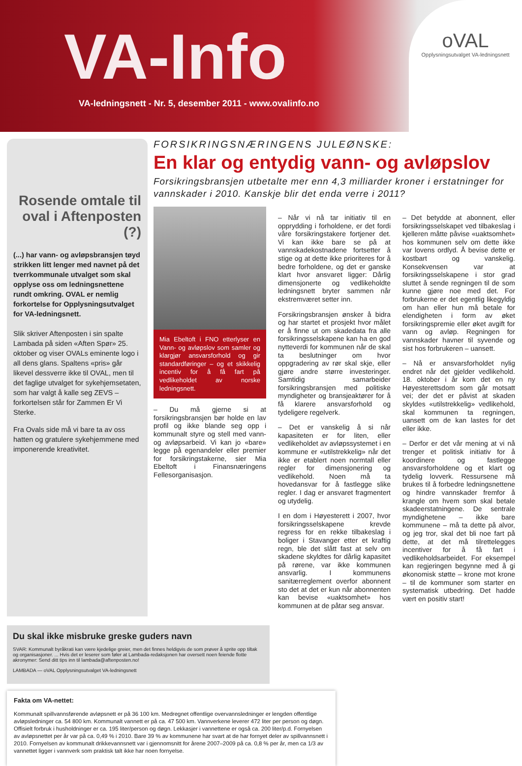VA-Info
VA-ledningsnett - Nr. 5, desember 2011 - www.ovalinfo.no
oVAL
Opplysningsutvalget VA-ledningsnett
Rosende omtale til oval i Aftenposten (?)
(...) har vann- og avløpsbransjen tøyd strikken litt lenger med navnet på det tverrkommunale utvalget som skal opplyse oss om ledningsnettene rundt omkring. OVAL er nemlig forkortelse for Opplysningsutvalget for VA-ledningsnett.
Slik skriver Aftenposten i sin spalte Lambada på siden «Aften Spør» 25. oktober og viser OVALs eminente logo i all dens glans. Spaltens «pris» går likevel dessverre ikke til OVAL, men til det faglige utvalget for sykehjemsetaten, som har valgt å kalle seg ZEVS – forkortelsen står for Zammen Er Vi Sterke.
Fra Ovals side må vi bare ta av oss hatten og gratulere sykehjemmene med imponerende kreativitet.
FORSIKRINGSNÆRINGENS JULEØNSKE:
En klar og entydig vann- og avløpslov
Forsikringsbransjen utbetalte mer enn 4,3 milliarder kroner i erstatninger for vannskader i 2010. Kanskje blir det enda verre i 2011?
Mia Ebeltoft i FNO etterlyser en Vann- og avløpslov som samler og klargjør ansvarsforhold og gir standardføringer – og et skikkelig incentiv for å få fart på vedlikeholdet av norske ledningsnett.
– Du må gjerne si at forsikringsbransjen bør holde en lav profil og ikke blande seg opp i kommunalt styre og stell med vann- og avløpsarbeid. Vi kan jo «bare» legge på egenandeler eller premier for forsikringstakerne, sier Mia Ebeltoft i Finansnæringens Fellesorganisasjon.
– Når vi nå tar initiativ til en opprydding i forholdene, er det fordi våre forsikringstakere fortjener det. Vi kan ikke bare se på at vannskadekostnadene fortsetter å stige og at dette ikke prioriteres for å bedre forholdene, og det er ganske klart hvor ansvaret ligger: Dårlig dimensjonerte og vedlikeholdte ledningsnett bryter sammen når ekstremværet setter inn.
Forsikringsbransjen ønsker å bidra og har startet et prosjekt hvor målet er å finne ut om skadedata fra alle forsikringsselskapene kan ha en god nytteverdi for kommunen når de skal ta beslutninger om hvor oppgradering av rør skal skje, eller gjøre andre større investeringer. Samtidig samarbeider forsikringsbransjen med politiske myndigheter og bransjeaktører for å få klarere ansvarsforhold og tydeligere regelverk.
– Det er vanskelig å si når kapasiteten er for liten, eller vedlikeholdet av avløpssystemet i en kommune er «utilstrekkelig» når det ikke er etablert noen normtall eller regler for dimensjonering og vedlikehold. Noen må ta hovedansvar for å fastlegge slike regler. I dag er ansvaret fragmentert og utydelig.
I en dom i Høyesterett i 2007, hvor forsikringsselskapene krevde regress for en rekke tilbakeslag i boliger i Stavanger etter et kraftig regn, ble det slått fast at selv om skadene skyldtes for dårlig kapasitet på rørene, var ikke kommunen ansvarlig. I kommunens sanitærreglement overfor abonnent sto det at det er kun når abonnenten kan bevise «uaktsomhet» hos kommunen at de påtar seg ansvar.
– Det betydde at abonnent, eller forsikringsselskapet ved tilbakeslag i kjelleren måtte påvise «uaktsomhet» hos kommunen selv om dette ikke var lovens ordlyd. Å bevise dette er kostbart og vanskelig. Konsekvensen var at forsikringsselskapene i stor grad sluttet å sende regningen til de som kunne gjøre noe med det. For forbrukerne er det egentlig likegyldig om han eller hun må betale for elendigheten i form av øket forsikringspremie eller øket avgift for vann og avløp. Regningen for vannskader havner til syvende og sist hos forbrukeren – uansett.
– Nå er ansvarsforholdet nylig endret når det gjelder vedlikehold. 18. oktober i år kom det en ny Høyesterettsdom som går motsatt vei; der det er påvist at skaden skyldes «utilstrekkelig» vedlikehold, skal kommunen ta regningen, uansett om de kan lastes for det eller ikke.
– Derfor er det vår mening at vi nå trenger et politisk initiativ for å koordinere og fastlegge ansvarsforholdene og et klart og tydelig lovverk. Ressursene må brukes til å forbedre ledningsnettene og hindre vannskader fremfor å krangle om hvem som skal betale skadeerstatningene. De sentrale myndighetene – ikke bare kommunene – må ta dette på alvor, og jeg tror, skal det bli noe fart på dette, at det må tilrettelegges incentiver for å få fart i vedlikeholdsarbeidet. For eksempel kan regjeringen begynne med å gi økonomisk støtte – krone mot krone – til de kommuner som starter en systematisk utbedring. Det hadde vært en positiv start!
Du skal ikke misbruke greske guders navn
SVAR: Kommunalt byråkrati kan være kjedelige greier, men det finnes heldigvis de som prøver å sprite opp tiltak og organisasjoner. ... Hvis det er leserer som føler at Lambada-redaksjonen har oversett noen feiende flotte akronymer: Send ditt tips inn til lambada@aftenposten.no!
LAMBADA — oVAL Opplysningsutvalget VA-ledningsnett
Fakta om VA-nettet:
Kommunalt spillvannsførende avløpsnett er på 36 100 km. Medregnet offentlige overvannsledninger er lengden offentlige avløpsledninger ca. 54 800 km. Kommunalt vannett er på ca. 47 500 km. Vannverkene leverer 472 liter per person og døgn. Offisielt forbruk i husholdninger er ca. 195 liter/person og døgn. Lekkasjer i vannettene er også ca. 200 liter/p.d. Fornyelsen av avløpsnettet per år var på ca. 0,49 % i 2010. Bare 39 % av kommunene har svart at de har fornyet deler av spillvannsnett i 2010. Fornyelsen av kommunalt drikkevannsnett var i gjennomsnitt for årene 2007–2009 på ca. 0,8 % per år, men ca 1/3 av vannettet ligger i vannverk som praktisk talt ikke har noen fornyelse.